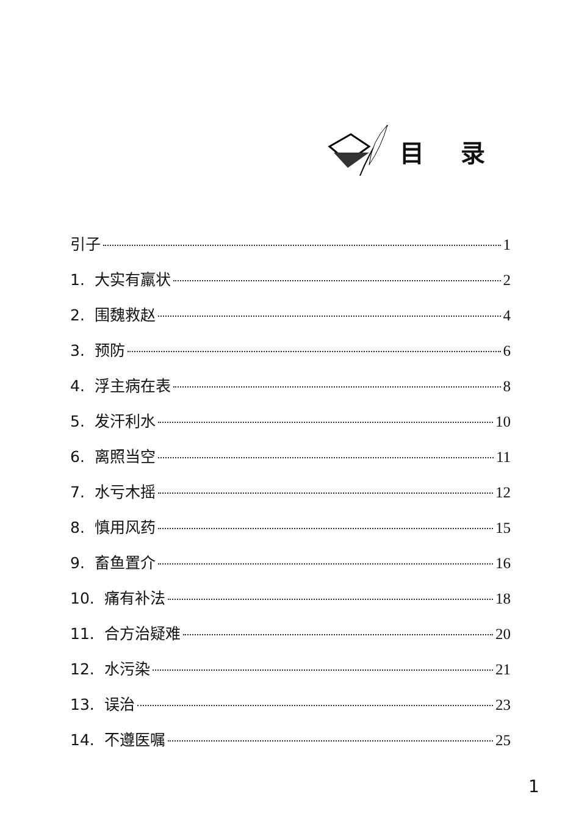目录
引子 1
1. 大实有羸状 2
2. 围魏救赵 4
3. 预防 6
4. 浮主病在表 8
5. 发汗利水 10
6. 离照当空 11
7. 水亏木摇 12
8. 慎用风药 15
9. 畜鱼置介 16
10. 痛有补法 18
11. 合方治疑难 20
12. 水污染 21
13. 误治 23
14. 不遵医嘱 25
1